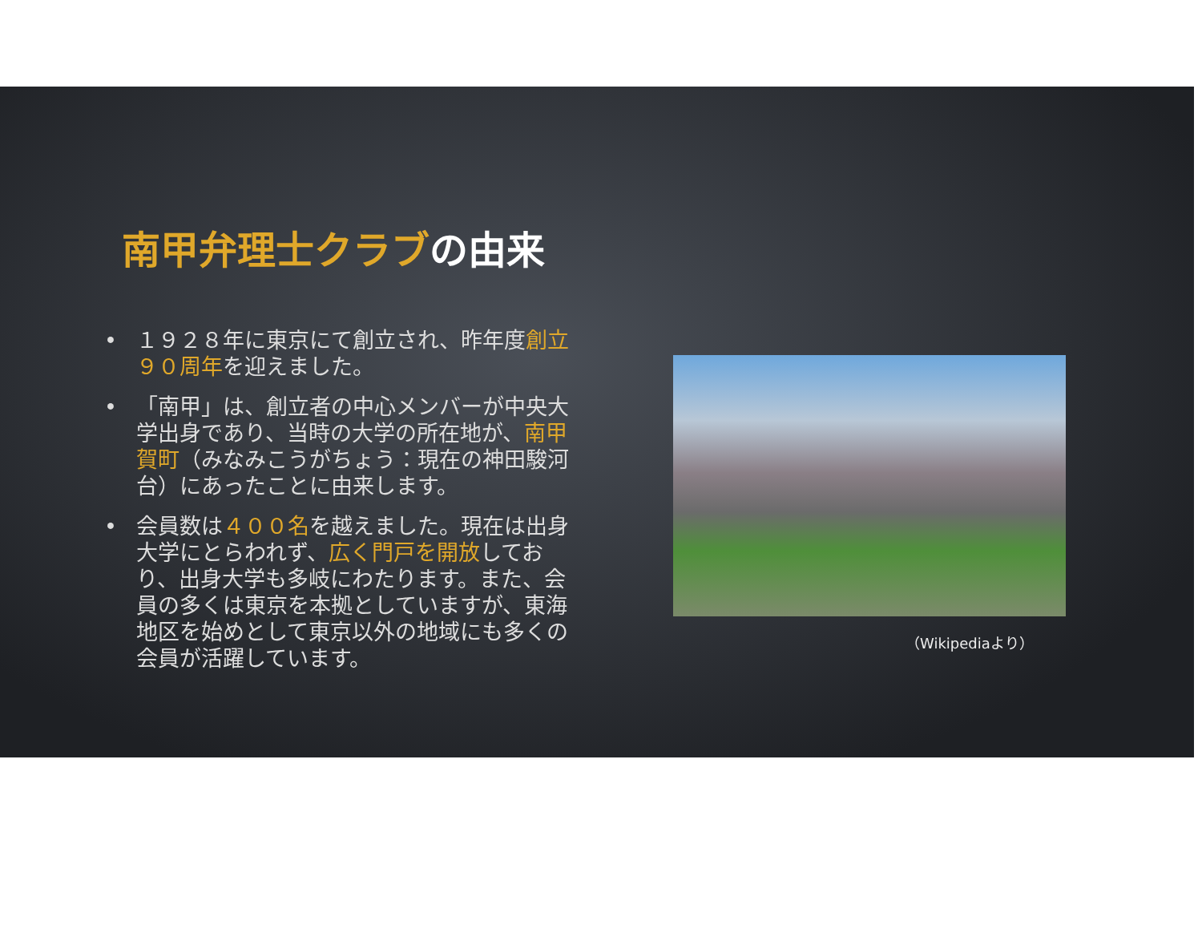南甲弁理士クラブの由来
• １９２８年に東京にて創立され、昨年度創立９０周年を迎えました。
• 「南甲」は、創立者の中心メンバーが中央大学出身であり、当時の大学の所在地が、南甲賀町（みなみこうがちょう：現在の神田駿河台）にあったことに由来します。
• 会員数は４００名を越えました。現在は出身大学にとらわれず、広く門戸を開放しており、出身大学も多岐にわたります。また、会員の多くは東京を本拠としていますが、東海地区を始めとして東京以外の地域にも多くの会員が活躍しています。
（Wikipediaより）